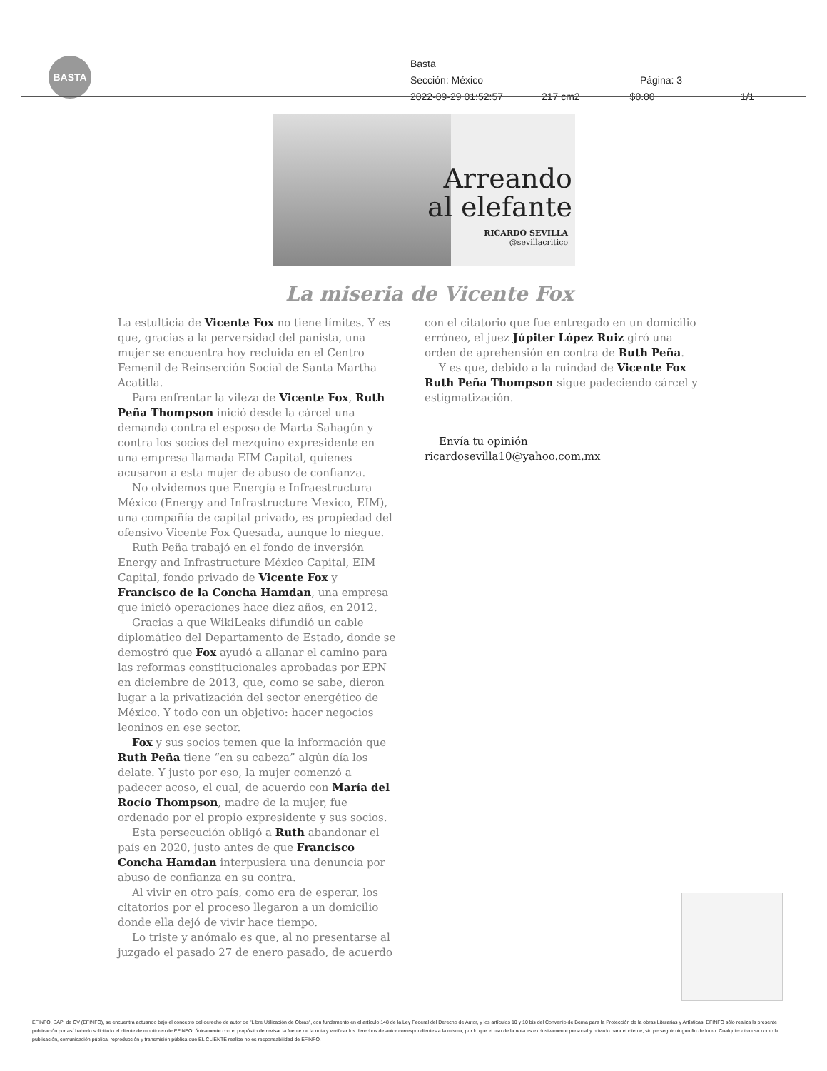BASTA
Basta
Sección: México Página: 3
2022-09-29 01:52:57 217 cm2 $0.00 1/1
Arreando
al elefante
RICARDO SEVILLA
@sevillacritico
La miseria de Vicente Fox
La estulticia de Vicente Fox no tiene límites. Y es que, gracias a la perversidad del panista, una mujer se encuentra hoy recluida en el Centro Femenil de Reinserción Social de Santa Martha Acatitla.
Para enfrentar la vileza de Vicente Fox, Ruth Peña Thompson inició desde la cárcel una demanda contra el esposo de Marta Sahagún y contra los socios del mezquino expresidente en una empresa llamada EIM Capital, quienes acusaron a esta mujer de abuso de confianza.
No olvidemos que Energía e Infraestructura México (Energy and Infrastructure Mexico, EIM), una compañía de capital privado, es propiedad del ofensivo Vicente Fox Quesada, aunque lo niegue.
Ruth Peña trabajó en el fondo de inversión Energy and Infrastructure México Capital, EIM Capital, fondo privado de Vicente Fox y Francisco de la Concha Hamdan, una empresa que inició operaciones hace diez años, en 2012.
Gracias a que WikiLeaks difundió un cable diplomático del Departamento de Estado, donde se demostró que Fox ayudó a allanar el camino para las reformas constitucionales aprobadas por EPN en diciembre de 2013, que, como se sabe, dieron lugar a la privatización del sector energético de México. Y todo con un objetivo: hacer negocios leoninos en ese sector.
Fox y sus socios temen que la información que Ruth Peña tiene “en su cabeza” algún día los delate. Y justo por eso, la mujer comenzó a padecer acoso, el cual, de acuerdo con María del Rocío Thompson, madre de la mujer, fue ordenado por el propio expresidente y sus socios.
Esta persecución obligó a Ruth abandonar el país en 2020, justo antes de que Francisco Concha Hamdan interpusiera una denuncia por abuso de confianza en su contra.
Al vivir en otro país, como era de esperar, los citatorios por el proceso llegaron a un domicilio donde ella dejó de vivir hace tiempo.
Lo triste y anómalo es que, al no presentarse al juzgado el pasado 27 de enero pasado, de acuerdo
con el citatorio que fue entregado en un domicilio erróneo, el juez Júpiter López Ruiz giró una orden de aprehensión en contra de Ruth Peña.
Y es que, debido a la ruindad de Vicente Fox Ruth Peña Thompson sigue padeciendo cárcel y estigmatización.
Envía tu opinión ricardosevilla10@yahoo.com.mx
EFINFO, SAPI de CV (EFINFO), se encuentra actuando bajo el concepto del derecho de autor de "Libre Utilización de Obras", con fundamento en el artículo 148 de la Ley Federal del Derecho de Autor, y los artículos 10 y 10 bis del Convenio de Berna para la Protección de la obras Literarias y Artísticas. EFINFO sólo realiza la presente publicación por así haberlo solicitado el cliente de monitoreo de EFINFO, únicamente con el propósito de revisar la fuente de la nota y verificar los derechos de autor correspondientes a la misma; por lo que el uso de la nota es exclusivamente personal y privado para el cliente, sin perseguir ningun fin de lucro. Cualquier otro uso como la publicación, comunicación pública, reproducción y transmisión pública que EL CLIENTE realice no es responsabilidad de EFINFO.